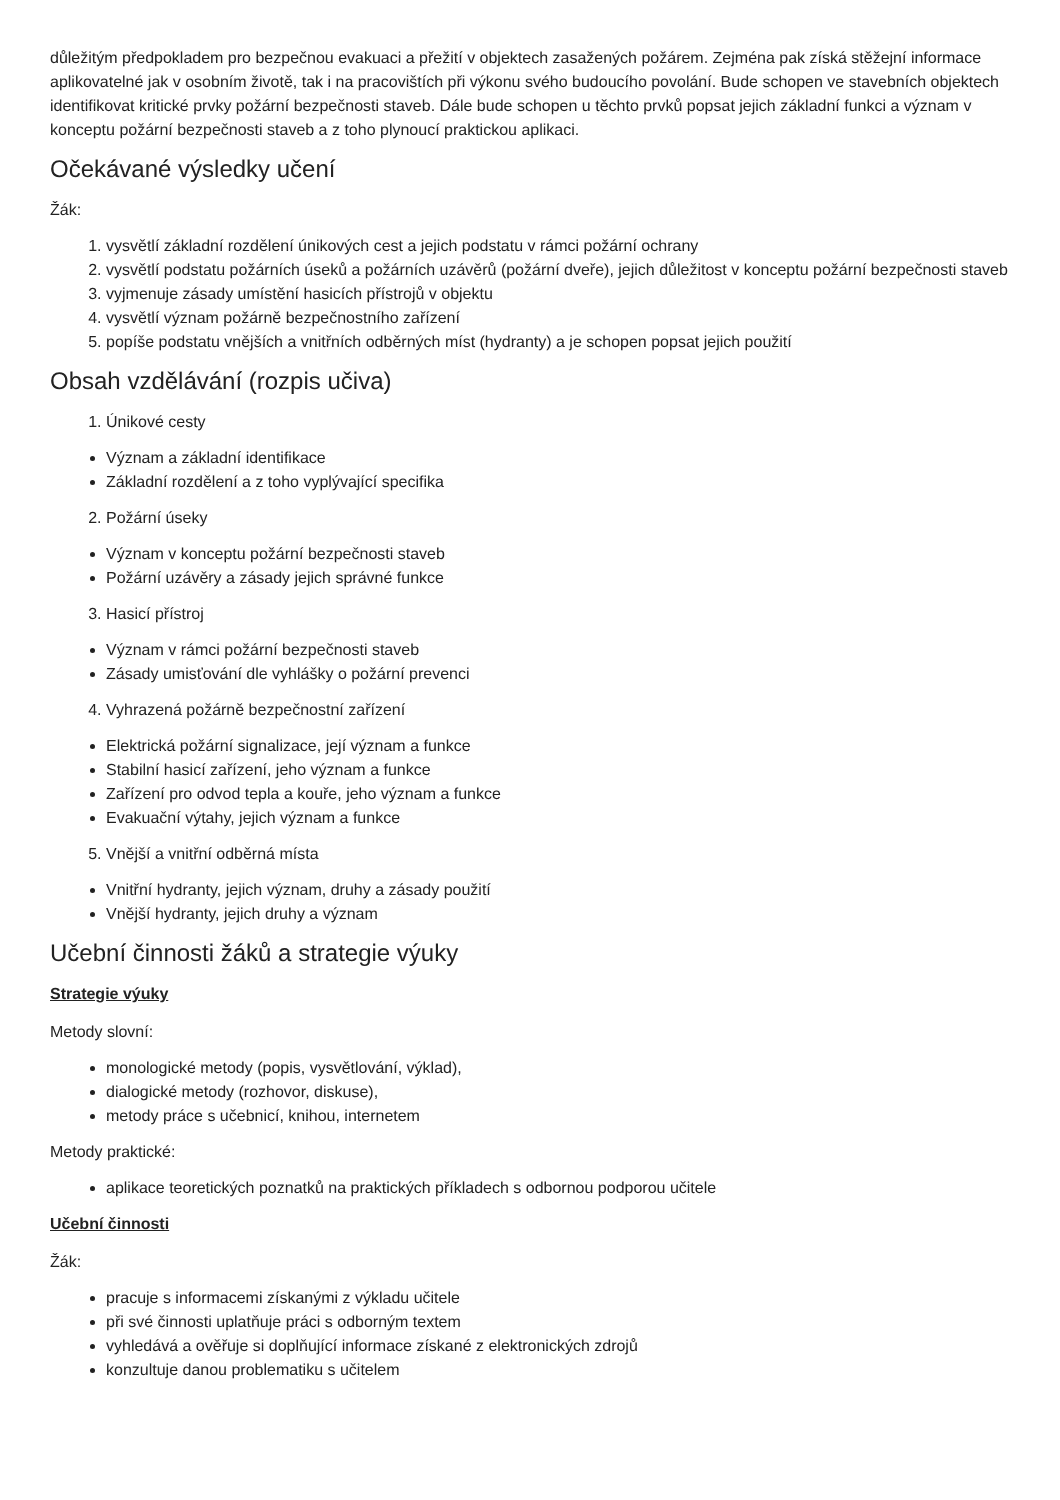důležitým předpokladem pro bezpečnou evakuaci a přežití v objektech zasažených požárem. Zejména pak získá stěžejní informace aplikovatelné jak v osobním životě, tak i na pracovištích při výkonu svého budoucího povolání. Bude schopen ve stavebních objektech identifikovat kritické prvky požární bezpečnosti staveb. Dále bude schopen u těchto prvků popsat jejich základní funkci a význam v konceptu požární bezpečnosti staveb a z toho plynoucí praktickou aplikaci.
Očekávané výsledky učení
Žák:
1. vysvětlí základní rozdělení únikových cest a jejich podstatu v rámci požární ochrany
2. vysvětlí podstatu požárních úseků a požárních uzávěrů (požární dveře), jejich důležitost v konceptu požární bezpečnosti staveb
3. vyjmenuje zásady umístění hasicích přístrojů v objektu
4. vysvětlí význam požárně bezpečnostního zařízení
5. popíše podstatu vnějších a vnitřních odběrných míst (hydranty) a je schopen popsat jejich použití
Obsah vzdělávání (rozpis učiva)
1. Únikové cesty
Význam a základní identifikace
Základní rozdělení a z toho vyplývající specifika
2. Požární úseky
Význam v konceptu požární bezpečnosti staveb
Požární uzávěry a zásady jejich správné funkce
3. Hasicí přístroj
Význam v rámci požární bezpečnosti staveb
Zásady umisťování dle vyhlášky o požární prevenci
4. Vyhrazená požárně bezpečnostní zařízení
Elektrická požární signalizace, její význam a funkce
Stabilní hasicí zařízení, jeho význam a funkce
Zařízení pro odvod tepla a kouře, jeho význam a funkce
Evakuační výtahy, jejich význam a funkce
5. Vnější a vnitřní odběrná místa
Vnitřní hydranty, jejich význam, druhy a zásady použití
Vnější hydranty, jejich druhy a význam
Učební činnosti žáků a strategie výuky
Strategie výuky
Metody slovní:
monologické metody (popis, vysvětlování, výklad),
dialogické metody (rozhovor, diskuse),
metody práce s učebnicí, knihou, internetem
Metody praktické:
aplikace teoretických poznatků na praktických příkladech s odbornou podporou učitele
Učební činnosti
Žák:
pracuje s informacemi získanými z výkladu učitele
při své činnosti uplatňuje práci s odborným textem
vyhledává a ověřuje si doplňující informace získané z elektronických zdrojů
konzultuje danou problematiku s učitelem